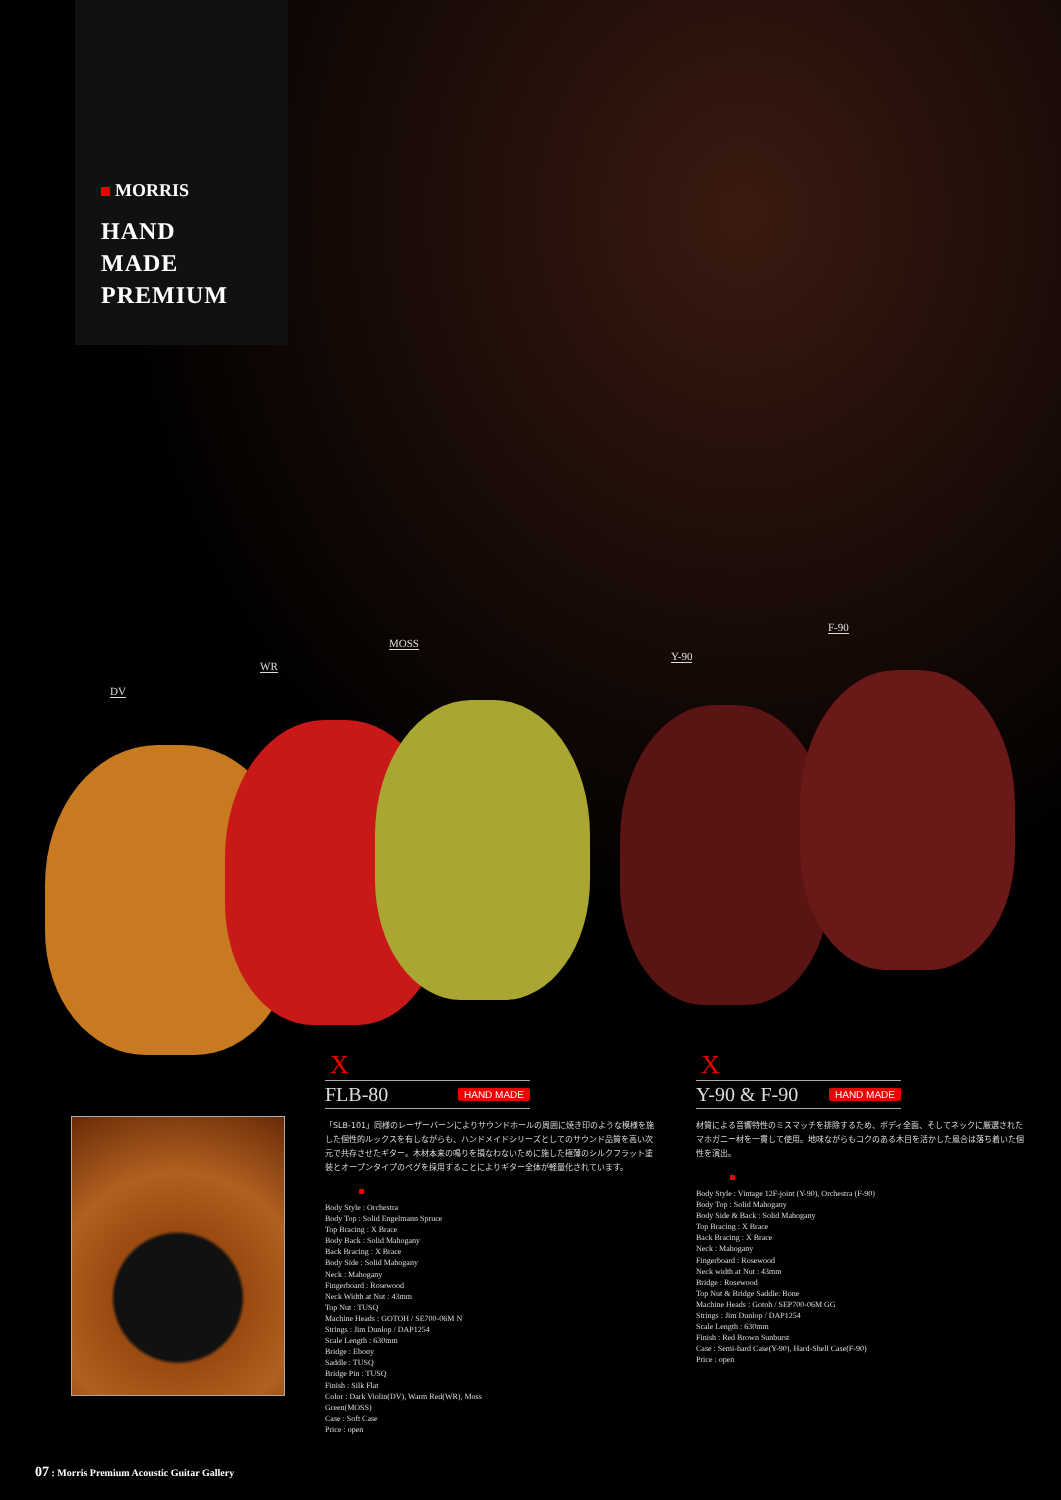MORRIS
HAND
MADE
PREMIUM
DV
WR
MOSS
Y-90
F-90
X
FLB-80 HAND MADE
「SLB-101」同様のレーザーバーンによりサウンドホールの周囲に焼き印のような模様を施した個性的ルックスを有しながらも、ハンドメイドシリーズとしてのサウンド品質を高い次元で共存させたギター。木材本来の鳴りを損なわないために施した極薄のシルクフラット塗装とオープンタイプのペグを採用することによりギター全体が軽量化されています。
Body Style : Orchestra
Body Top : Solid Engelmann Spruce
Top Bracing : X Brace
Body Back : Solid Mahogany
Back Bracing : X Brace
Body Side : Solid Mahogany
Neck : Mahogany
Fingerboard : Rosewood
Neck Width at Nut : 43mm
Top Nut : TUSQ
Machine Heads : GOTOH / SE700-06M N
Strings : Jim Dunlop / DAP1254
Scale Length : 630mm
Bridge : Ebony
Saddle : TUSQ
Bridge Pin : TUSQ
Finish : Silk Flat
Color : Dark Violin(DV), Warm Red(WR), Moss Green(MOSS)
Case : Soft Case
Price : open
X
Y-90 & F-90 HAND MADE
材質による音響特性のミスマッチを排除するため、ボディ全面、そしてネックに厳選されたマホガニー材を一貫して使用。地味ながらもコクのある木目を活かした風合は落ち着いた個性を演出。
Body Style : Vintage 12F-joint (Y-90), Orchestra (F-90)
Body Top : Solid Mahogany
Body Side & Back : Solid Mahogany
Top Bracing : X Brace
Back Bracing : X Brace
Neck : Mahogany
Fingerboard : Rosewood
Neck width at Nut : 43mm
Bridge : Rosewood
Top Nut & Bridge Saddle: Bone
Machine Heads : Gotoh / SEP700-06M GG
Strings : Jim Dunlop / DAP1254
Scale Length : 630mm
Finish : Red Brown Sunburst
Case : Semi-hard Case(Y-90), Hard-Shell Case(F-90)
Price : open
07 : Morris Premium Acoustic Guitar Gallery